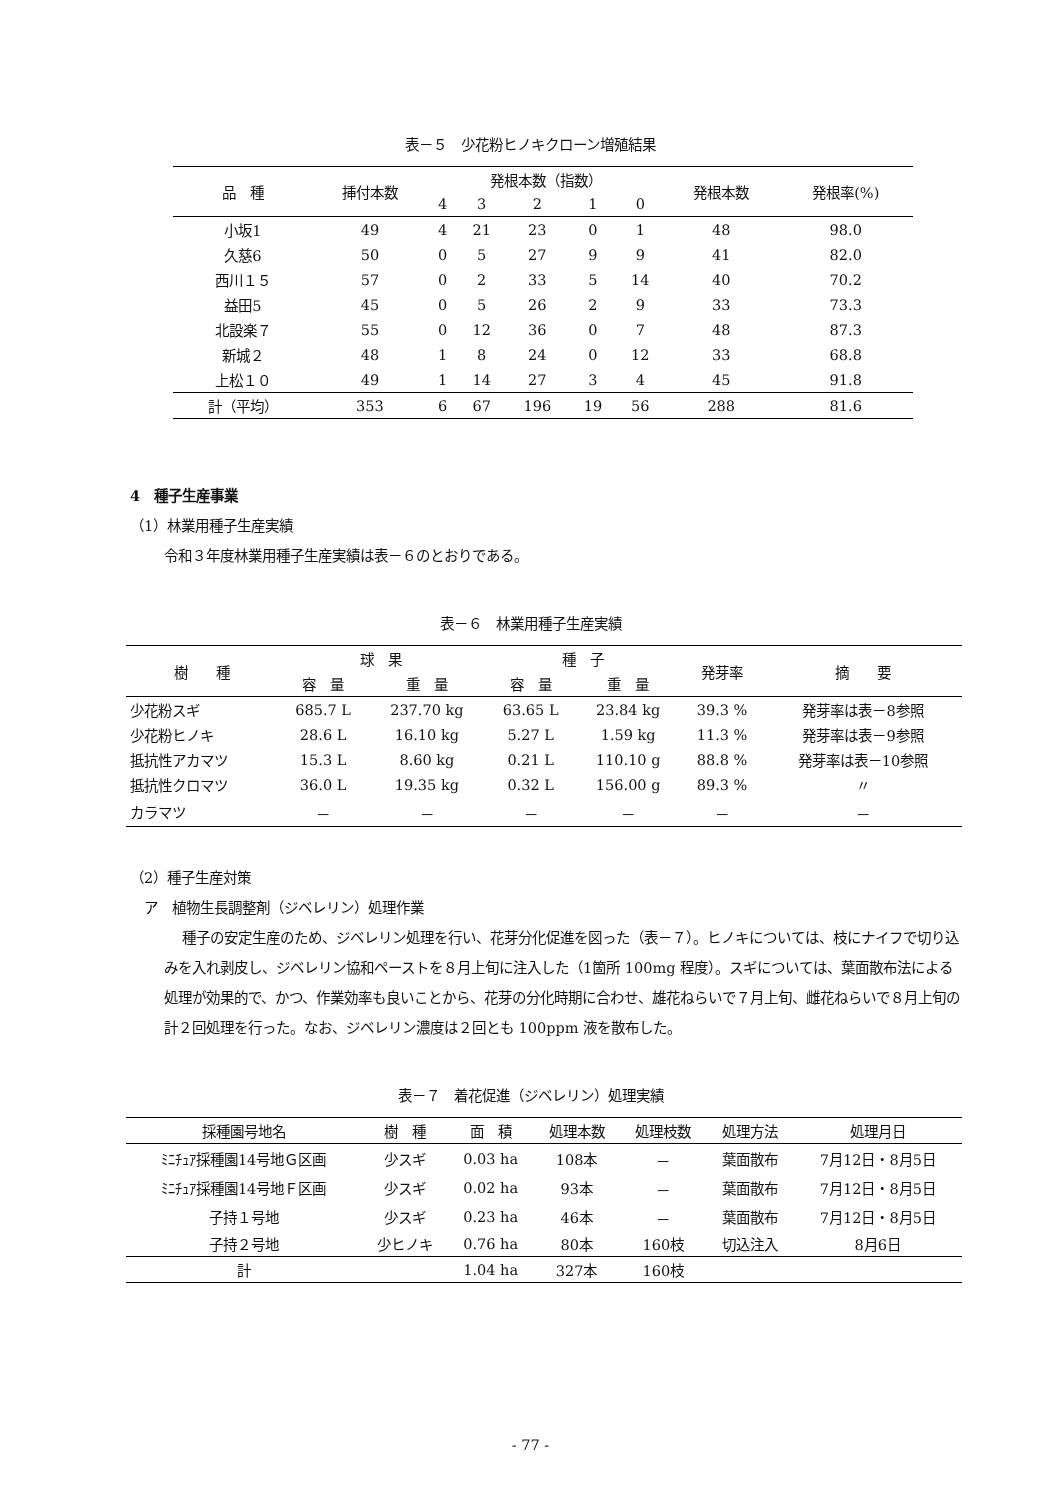表－５　少花粉ヒノキクローン増殖結果
| 品 種 | 挿付本数 | 発根本数（指数） | | | | | 発根本数 | 発根率(%) |
| --- | --- | --- | --- | --- | --- | --- | --- | --- |
| | | 4 | 3 | 2 | 1 | 0 | | |
| 小坂1 | 49 | 4 | 21 | 23 | 0 | 1 | 48 | 98.0 |
| 久慈6 | 50 | 0 | 5 | 27 | 9 | 9 | 41 | 82.0 |
| 西川１５ | 57 | 0 | 2 | 33 | 5 | 14 | 40 | 70.2 |
| 益田5 | 45 | 0 | 5 | 26 | 2 | 9 | 33 | 73.3 |
| 北設楽７ | 55 | 0 | 12 | 36 | 0 | 7 | 48 | 87.3 |
| 新城２ | 48 | 1 | 8 | 24 | 0 | 12 | 33 | 68.8 |
| 上松１０ | 49 | 1 | 14 | 27 | 3 | 4 | 45 | 91.8 |
| 計（平均） | 353 | 6 | 67 | 196 | 19 | 56 | 288 | 81.6 |
4　種子生産事業
（1）林業用種子生産実績
令和３年度林業用種子生産実績は表－６のとおりである。
表－６　林業用種子生産実績
| 樹 種 | 球 果 | | 種 子 | | 発芽率 | 摘 要 |
| --- | --- | --- | --- | --- | --- | --- |
| | 容 量 | 重 量 | 容 量 | 重 量 | | |
| 少花粉スギ | 685.7 L | 237.70 kg | 63.65 L | 23.84 kg | 39.3 % | 発芽率は表－8参照 |
| 少花粉ヒノキ | 28.6 L | 16.10 kg | 5.27 L | 1.59 kg | 11.3 % | 発芽率は表－9参照 |
| 抵抗性アカマツ | 15.3 L | 8.60 kg | 0.21 L | 110.10 g | 88.8 % | 発芽率は表－10参照 |
| 抵抗性クロマツ | 36.0 L | 19.35 kg | 0.32 L | 156.00 g | 89.3 % | 〃 |
| カラマツ | － | － | － | － | － | － |
（2）種子生産対策
ア　植物生長調整剤（ジベレリン）処理作業
種子の安定生産のため、ジベレリン処理を行い、花芽分化促進を図った（表－７）。ヒノキについては、枝にナイフで切り込みを入れ剥皮し、ジベレリン協和ペーストを８月上旬に注入した（1箇所 100mg 程度）。スギについては、葉面散布法による処理が効果的で、かつ、作業効率も良いことから、花芽の分化時期に合わせ、雄花ねらいで７月上旬、雌花ねらいで８月上旬の計２回処理を行った。なお、ジベレリン濃度は２回とも 100ppm 液を散布した。
表－７　着花促進（ジベレリン）処理実績
| 採種園号地名 | 樹 種 | 面 積 | 処理本数 | 処理枝数 | 処理方法 | 処理月日 |
| --- | --- | --- | --- | --- | --- | --- |
| ﾐﾆﾁｭｱ採種園14号地Ｇ区画 | 少スギ | 0.03 ha | 108本 | － | 葉面散布 | 7月12日・8月5日 |
| ﾐﾆﾁｭｱ採種園14号地Ｆ区画 | 少スギ | 0.02 ha | 93本 | － | 葉面散布 | 7月12日・8月5日 |
| 子持１号地 | 少スギ | 0.23 ha | 46本 | － | 葉面散布 | 7月12日・8月5日 |
| 子持２号地 | 少ヒノキ | 0.76 ha | 80本 | 160枝 | 切込注入 | 8月6日 |
| 計 | | 1.04 ha | 327本 | 160枝 | | |
- 77 -